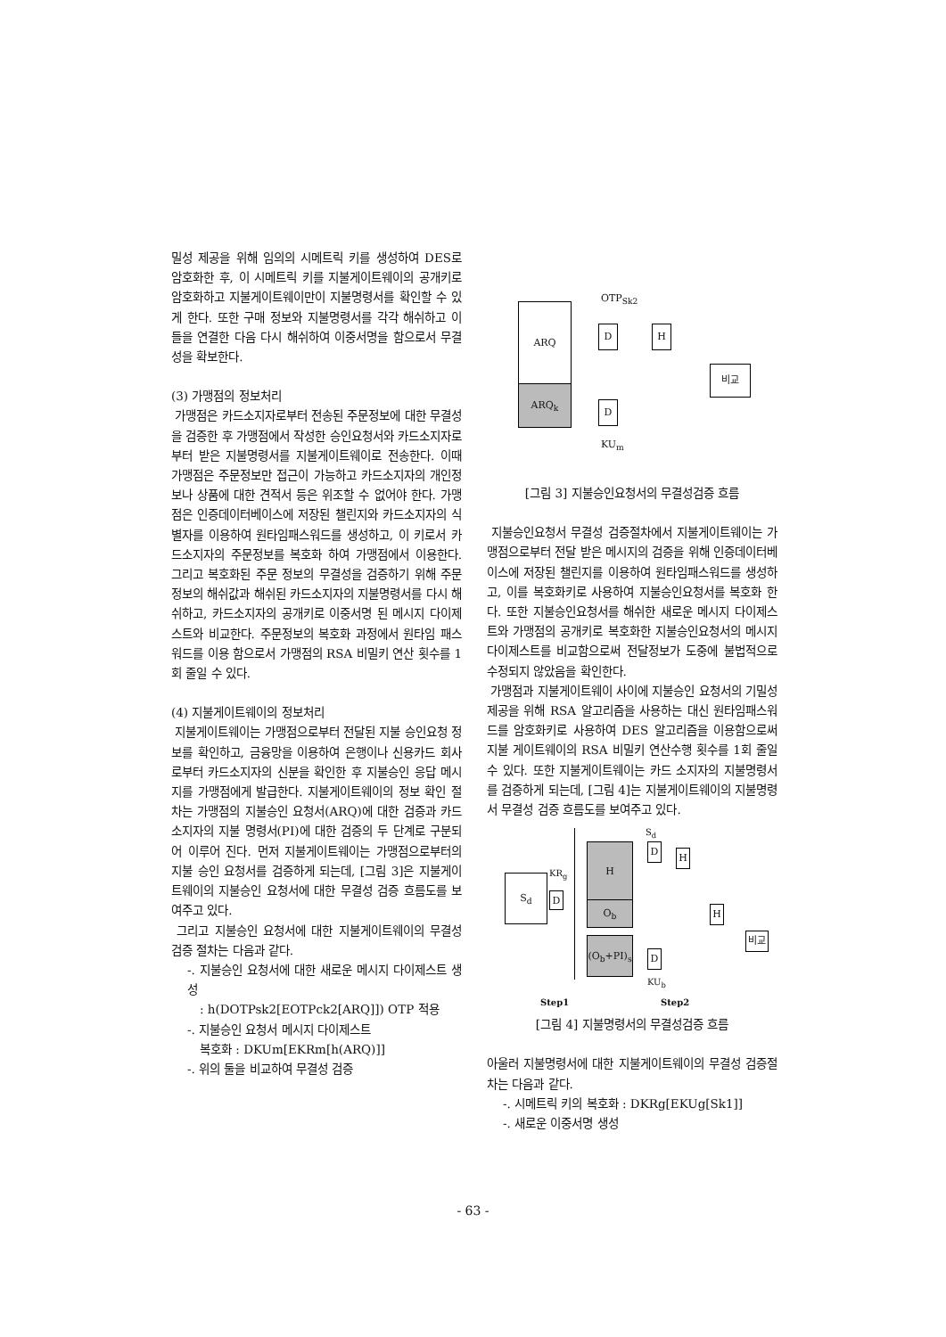밀성 제공을 위해 임의의 시메트릭 키를 생성하여 DES로 암호화한 후, 이 시메트릭 키를 지불게이트웨이의 공개키로 암호화하고 지불게이트웨이만이 지불명령서를 확인할 수 있게 한다. 또한 구매 정보와 지불명령서를 각각 해쉬하고 이들을 연결한 다음 다시 해쉬하여 이중서명을 함으로서 무결성을 확보한다.
(3) 가맹점의 정보처리
가맹점은 카드소지자로부터 전송된 주문정보에 대한 무결성을 검증한 후 가맹점에서 작성한 승인요청서와 카드소지자로부터 받은 지불명령서를 지불게이트웨이로 전송한다. 이때 가맹점은 주문정보만 접근이 가능하고 카드소지자의 개인정보나 상품에 대한 견적서 등은 위조할 수 없어야 한다. 가맹점은 인증데이터베이스에 저장된 챌린지와 카드소지자의 식별자를 이용하여 원타임패스워드를 생성하고, 이 키로서 카드소지자의 주문정보를 복호화 하여 가맹점에서 이용한다. 그리고 복호화된 주문 정보의 무결성을 검증하기 위해 주문정보의 해쉬값과 해쉬된 카드소지자의 지불명령서를 다시 해쉬하고, 카드소지자의 공개키로 이중서명 된 메시지 다이제스트와 비교한다. 주문정보의 복호화 과정에서 원타임 패스워드를 이용 함으로서 가맹점의 RSA 비밀키 연산 횟수를 1회 줄일 수 있다.
(4) 지불게이트웨이의 정보처리
지불게이트웨이는 가맹점으로부터 전달된 지불 승인요청 정보를 확인하고, 금융망을 이용하여 은행이나 신용카드 회사로부터 카드소지자의 신분을 확인한 후 지불승인 응답 메시지를 가맹점에게 발급한다. 지불게이트웨이의 정보 확인 절차는 가맹점의 지불승인 요청서(ARQ)에 대한 검증과 카드 소지자의 지불 명령서(PI)에 대한 검증의 두 단계로 구분되어 이루어 진다. 먼저 지불게이트웨이는 가맹점으로부터의 지불 승인 요청서를 검증하게 되는데, [그림 3]은 지불게이트웨이의 지불승인 요청서에 대한 무결성 검증 흐름도를 보여주고 있다.
그리고 지불승인 요청서에 대한 지불게이트웨이의 무결성 검증 절차는 다음과 같다.
-. 지불승인 요청서에 대한 새로운 메시지 다이제스트 생성
: h(DOTPsk2[EOTPck2[ARQ]]) OTP 적용
-. 지불승인 요청서 메시지 다이제스트
복호화 : DKUm[EKRm[h(ARQ)]]
-. 위의 둘을 비교하여 무결성 검증
ARQ
ARQ<sub>k</sub>
OTP<sub>Sk2</sub>
D H
비교
D
KU<sub>m</sub>
[그림 3] 지불승인요청서의 무결성검증 흐름
지불승인요청서 무결성 검증절차에서 지불게이트웨이는 가맹점으로부터 전달 받은 메시지의 검증을 위해 인증데이터베이스에 저장된 챌린지를 이용하여 원타임패스워드를 생성하고, 이를 복호화키로 사용하여 지불승인요청서를 복호화 한다. 또한 지불승인요청서를 해쉬한 새로운 메시지 다이제스트와 가맹점의 공개키로 복호화한 지불승인요청서의 메시지 다이제스트를 비교함으로써 전달정보가 도중에 불법적으로 수정되지 않았음을 확인한다.
가맹점과 지불게이트웨이 사이에 지불승인 요청서의 기밀성 제공을 위해 RSA 알고리즘을 사용하는 대신 원타임패스워드를 암호화키로 사용하여 DES 알고리즘을 이용함으로써 지불 게이트웨이의 RSA 비밀키 연산수행 횟수를 1회 줄일 수 있다. 또한 지불게이트웨이는 카드 소지자의 지불명령서를 검증하게 되는데, [그림 4]는 지불게이트웨이의 지불명령서 무결성 검증 흐름도를 보여주고 있다.
S<sub>d</sub>
S<sub>d</sub>
KR<sub>g</sub>
D
H
O<sub>b</sub>
(O<sub>b</sub>+PI)<sub>s</sub>
D
H
H
비교
D
KU<sub>b</sub>
Step1 Step2
[그림 4] 지불명령서의 무결성검증 흐름
아울러 지불명령서에 대한 지불게이트웨이의 무결성 검증절차는 다음과 같다.
-. 시메트릭 키의 복호화 : DKRg[EKUg[Sk1]]
-. 새로운 이중서명 생성
- 63 -